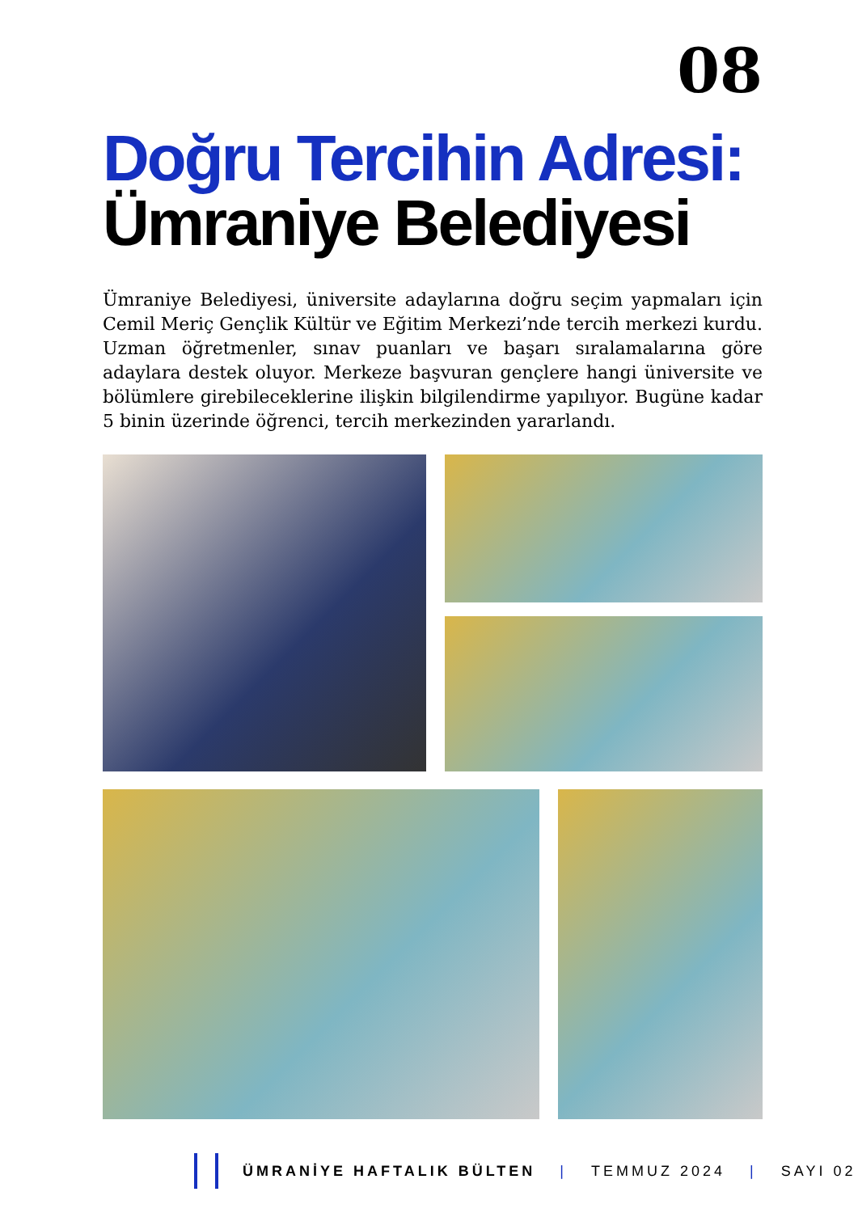08
Doğru Tercihin Adresi:
Ümraniye Belediyesi
Ümraniye Belediyesi, üniversite adaylarına doğru seçim yapmaları için Cemil Meriç Gençlik Kültür ve Eğitim Merkezi’nde tercih merkezi kurdu. Uzman öğretmenler, sınav puanları ve başarı sıralamalarına göre adaylara destek oluyor. Merkeze başvuran gençlere hangi üniversite ve bölümlere girebileceklerine ilişkin bilgilendirme yapılıyor. Bugüne kadar 5 binin üzerinde öğrenci, tercih merkezinden yararlandı.
ÜMRANİYE HAFTALIK BÜLTEN | TEMMUZ 2024 | SAYI 02